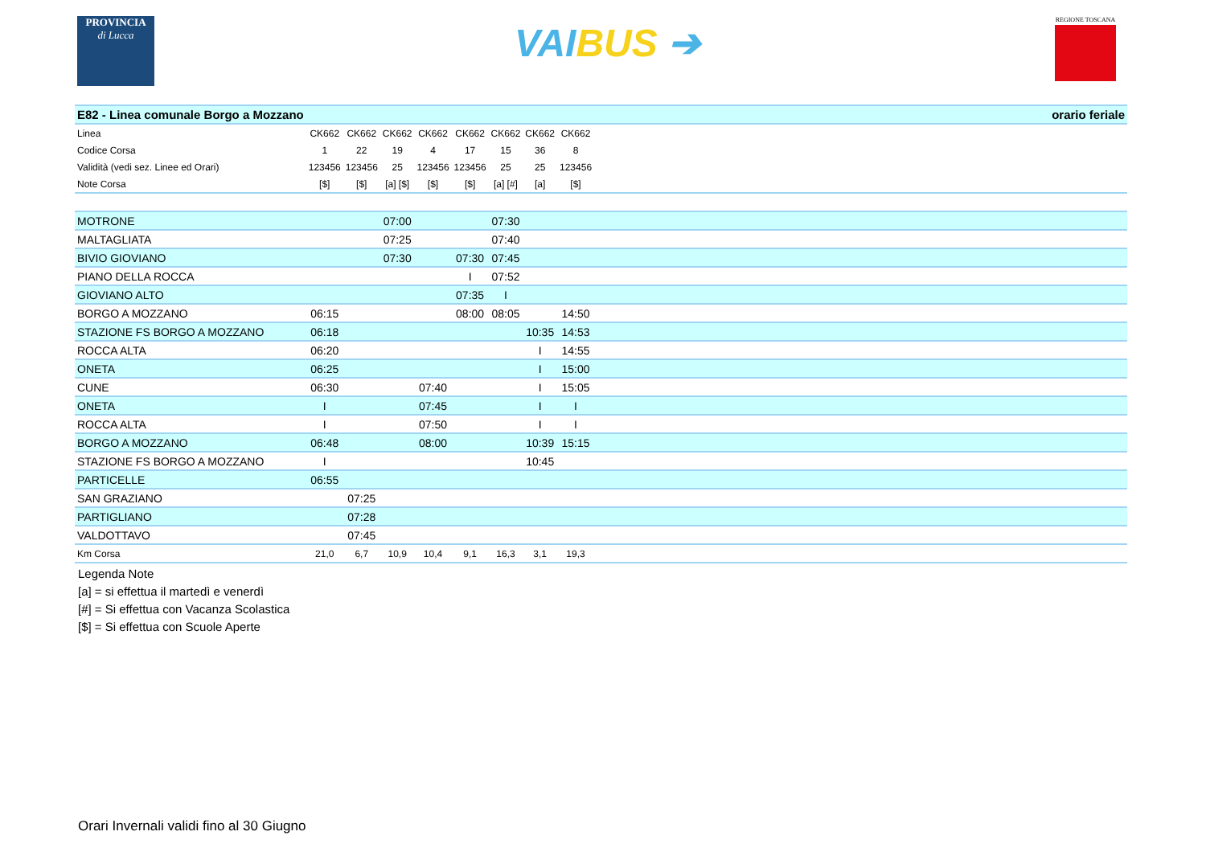PROVINCIA
di Lucca
VAIBUS ➔
REGIONE TOSCANA
| E82 - Linea comunale Borgo a Mozzano | orario feriale | | | | | | | | |
| Linea | CK662 | CK662 | CK662 | CK662 | CK662 | CK662 | CK662 | CK662 | |
| Codice Corsa | 1 | 22 | 19 | 4 | 17 | 15 | 36 | 8 | |
| Validità (vedi sez. Linee ed Orari) | 123456 | 123456 | 25 | 123456 | 123456 | 25 | 25 | 123456 | |
| Note Corsa | [$] | [$] | [a] [$] | [$] | [$] | [a] [#] | [a] | [$] | |
| MOTRONE | | | 07:00 | | | 07:30 | | | |
| MALTAGLIATA | | | 07:25 | | | 07:40 | | | |
| BIVIO GIOVIANO | | | 07:30 | | 07:30 | 07:45 | | | |
| PIANO DELLA ROCCA | | | | | I | 07:52 | | | |
| GIOVIANO ALTO | | | | | 07:35 | I | | | |
| BORGO A MOZZANO | 06:15 | | | | 08:00 | 08:05 | | 14:50 | |
| STAZIONE FS BORGO A MOZZANO | 06:18 | | | | | | 10:35 | 14:53 | |
| ROCCA ALTA | 06:20 | | | | | | I | 14:55 | |
| ONETA | 06:25 | | | | | | I | 15:00 | |
| CUNE | 06:30 | | | 07:40 | | | I | 15:05 | |
| ONETA | I | | | 07:45 | | | I | I | |
| ROCCA ALTA | I | | | 07:50 | | | I | I | |
| BORGO A MOZZANO | 06:48 | | | 08:00 | | | 10:39 | 15:15 | |
| STAZIONE FS BORGO A MOZZANO | I | | | | | | 10:45 | | |
| PARTICELLE | 06:55 | | | | | | | | |
| SAN GRAZIANO | | 07:25 | | | | | | | |
| PARTIGLIANO | | 07:28 | | | | | | | |
| VALDOTTAVO | | 07:45 | | | | | | | |
| Km Corsa | 21,0 | 6,7 | 10,9 | 10,4 | 9,1 | 16,3 | 3,1 | 19,3 | |
Legenda Note
[a] = si effettua il martedì e venerdì
[#] = Si effettua con Vacanza Scolastica
[$] = Si effettua con Scuole Aperte
Orari Invernali validi fino al 30 Giugno